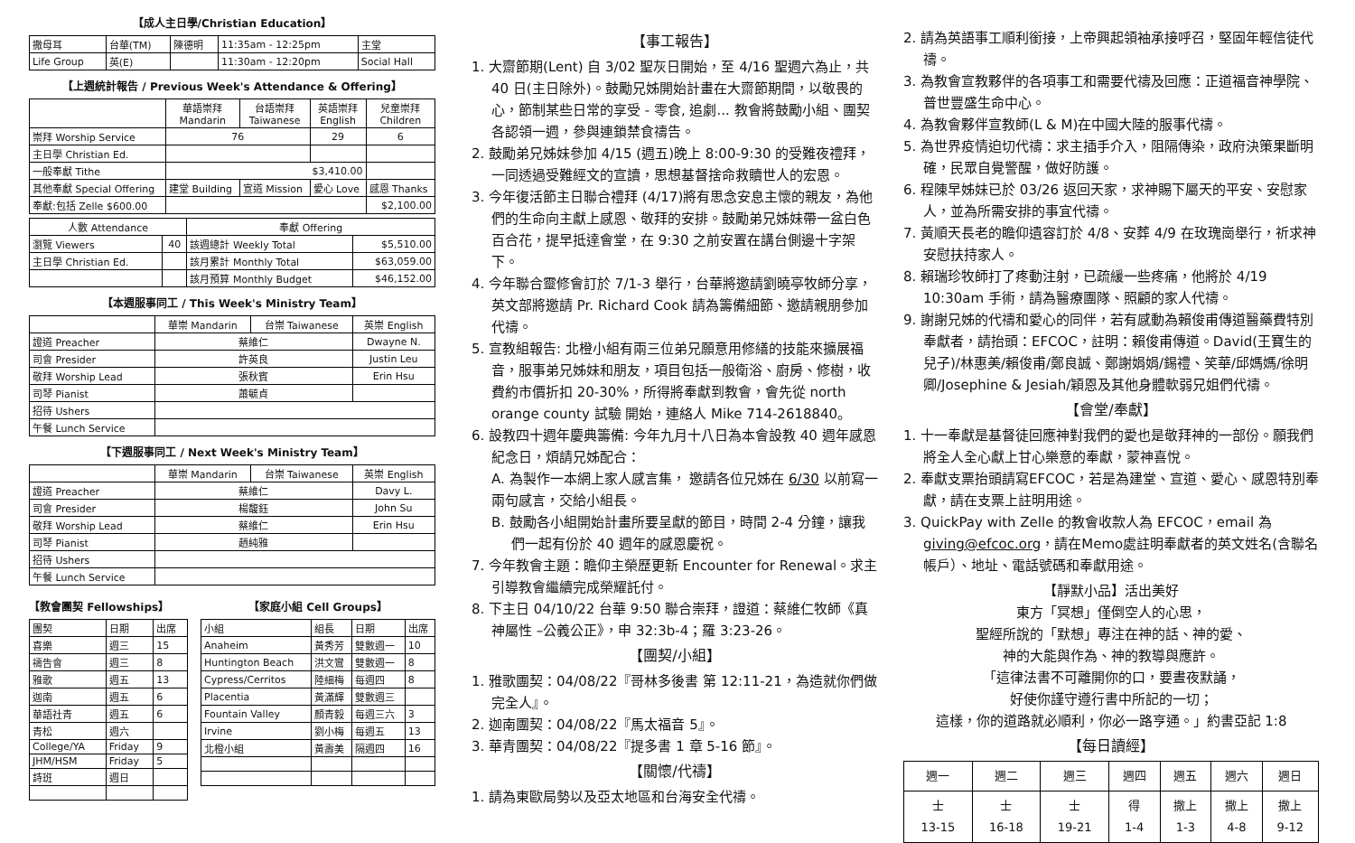【成人主日學/Christian Education】
| 撒母耳 | 台華(TM) | 陳德明 | 11:35am - 12:25pm | 主堂 |
| Life Group | 英(E) | | 11:30am - 12:20pm | Social Hall |
【上週統計報告 / Previous Week's Attendance & Offering】
| | 華語崇拜 Mandarin | 台語崇拜 Taiwanese | 英語崇拜 English | 兒童崇拜 Children |
| --- | --- | --- | --- | --- |
| 崇拜 Worship Service | 76 | | 29 | 6 |
| 主日學 Christian Ed. | | | | |
| 一般奉獻 Tithe | $3,410.00 | | | |
| 其他奉獻 Special Offering | 建堂 Building | 宣道 Mission | 愛心 Love | 感恩 Thanks |
| 奉獻:包括 Zelle $600.00 | | | | $2,100.00 |
| 人數 Attendance | | 奉獻 Offering | |
| --- | --- | --- | --- |
| 瀏覽 Viewers | 40 | 該週總計 Weekly Total | $5,510.00 |
| 主日學 Christian Ed. | | 該月累計 Monthly Total | $63,059.00 |
| | | 該月預算 Monthly Budget | $46,152.00 |
【本週服事同工 / This Week's Ministry Team】
| | 華崇 Mandarin | 台崇 Taiwanese | 英崇 English |
| --- | --- | --- | --- |
| 證道 Preacher | 蔡維仁 | | Dwayne N. |
| 司會 Presider | 許英良 | | Justin Leu |
| 敬拜 Worship Lead | 張秋賓 | | Erin Hsu |
| 司琴 Pianist | 蕭毓貞 | | |
| 招待 Ushers | | | |
| 午餐 Lunch Service | | | |
【下週服事同工 / Next Week's Ministry Team】
| | 華崇 Mandarin | 台崇 Taiwanese | 英崇 English |
| --- | --- | --- | --- |
| 證道 Preacher | 蔡維仁 | | Davy L. |
| 司會 Presider | 楊馥鈺 | | John Su |
| 敬拜 Worship Lead | 蔡維仁 | | Erin Hsu |
| 司琴 Pianist | 趙純雅 | | |
| 招待 Ushers | | | |
| 午餐 Lunch Service | | | |
【教會團契 Fellowships】
| 團契 | 日期 | 出席 |
| 喜樂 | 週三 | 15 |
| 禱告會 | 週三 | 8 |
| 雅歌 | 週五 | 13 |
| 迦南 | 週五 | 6 |
| 華語社青 | 週五 | 6 |
| 青松 | 週六 | |
| College/YA | Friday | 9 |
| JHM/HSM | Friday | 5 |
| 詩班 | 週日 | |
【家庭小組 Cell Groups】
| 小組 | 組長 | 日期 | 出席 |
| Anaheim | 黃秀芳 | 雙數週一 | 10 |
| Huntington Beach | 洪文鸞 | 雙數週一 | 8 |
| Cypress/Cerritos | 陸細梅 | 每週四 | 8 |
| Placentia | 黃滿輝 | 雙數週三 | |
| Fountain Valley | 顏青毅 | 每週三六 | 3 |
| Irvine | 劉小梅 | 每週五 | 13 |
| 北橙小組 | 黃壽美 | 隔週四 | 16 |
【事工報告】
1. 大齋節期(Lent) 自 3/02 聖灰日開始，至 4/16 聖週六為止，共 40 日(主日除外)。鼓勵兄姊開始計畫在大齋節期間，以敬畏的心，節制某些日常的享受 - 零食, 追劇... 教會將鼓勵小組、團契各認領一週，參與連鎖禁食禱告。
2. 鼓勵弟兄姊妹參加 4/15 (週五)晚上 8:00-9:30 的受難夜禮拜， 一同透過受難經文的宣讀，思想基督捨命救贖世人的宏恩。
3. 今年復活節主日聯合禮拜 (4/17)將有思念安息主懷的親友，為他們的生命向主獻上感恩、敬拜的安排。鼓勵弟兄姊妹帶一盆白色百合花，提早抵達會堂，在 9:30 之前安置在講台側邊十字架下。
4. 今年聯合靈修會訂於 7/1-3 舉行，台華將邀請劉曉亭牧師分享，英文部將邀請 Pr. Richard Cook 請為籌備細節、邀請親朋參加代禱。
5. 宣教組報告: 北橙小組有兩三位弟兄願意用修繕的技能來擴展福音，服事弟兄姊妹和朋友，項目包括一般衛浴、廚房、修樹，收費約市價折扣 20-30%，所得將奉獻到教會，會先從 north orange county 試驗 開始，連絡人 Mike 714-2618840。
6. 設教四十週年慶典籌備: 今年九月十八日為本會設教 40 週年感恩紀念日，煩請兄姊配合：
A. 為製作一本網上家人感言集， 邀請各位兄姊在 6/30 以前寫一兩句感言，交給小組長。
B. 鼓勵各小組開始計畫所要呈獻的節目，時間 2-4 分鐘，讓我們一起有份於 40 週年的感恩慶祝。
7. 今年教會主題：瞻仰主榮歷更新 Encounter for Renewal。求主引導教會繼續完成榮耀託付。
8. 下主日 04/10/22 台華 9:50 聯合崇拜，證道：蔡維仁牧師《真神屬性 –公義公正》，申 32:3b-4；羅 3:23-26。
【團契/小組】
1. 雅歌團契：04/08/22『哥林多後書 第 12:11-21，為造就你們做完全人』。
2. 迦南團契：04/08/22『馬太福音 5』。
3. 華青團契：04/08/22『提多書 1 章 5-16 節』。
【關懷/代禱】
1. 請為東歐局勢以及亞太地區和台海安全代禱。
2. 請為英語事工順利銜接，上帝興起領袖承接呼召，堅固年輕信徒代禱。
3. 為教會宣教夥伴的各項事工和需要代禱及回應：正道福音神學院、普世豐盛生命中心。
4. 為教會夥伴宣教師(L & M)在中國大陸的服事代禱。
5. 為世界疫情迫切代禱：求主插手介入，阻隔傳染，政府決策果斷明確，民眾自覺警醒，做好防護。
6. 程陳早姊妹已於 03/26 返回天家，求神賜下屬天的平安、安慰家人，並為所需安排的事宜代禱。
7. 黃順天長老的瞻仰遺容訂於 4/8、安葬 4/9 在玫瑰崗舉行，祈求神安慰扶持家人。
8. 賴瑞珍牧師打了疼動注射，已疏緩一些疼痛，他將於 4/19 10:30am 手術，請為醫療團隊、照顧的家人代禱。
9. 謝謝兄姊的代禱和愛心的同伴，若有感動為賴俊甫傳道醫藥費特別奉獻者，請抬頭：EFCOC，註明：賴俊甫傳道。David(王寶生的兒子)/林惠美/賴俊甫/鄭良誠、鄭謝娟娟/錫禮、笑華/邱媽媽/徐明卿/Josephine & Jesiah/穎恩及其他身體軟弱兄姐們代禱。
【會堂/奉獻】
1. 十一奉獻是基督徒回應神對我們的愛也是敬拜神的一部份。願我們將全人全心獻上甘心樂意的奉獻，蒙神喜悅。
2. 奉獻支票抬頭請寫EFCOC，若是為建堂、宣道、愛心、感恩特別奉獻，請在支票上註明用途。
3. QuickPay with Zelle 的教會收款人為 EFCOC，email 為 giving@efcoc.org，請在Memo處註明奉獻者的英文姓名(含聯名帳戶）、地址、電話號碼和奉獻用途。
【靜默小品】活出美好
東方「冥想」僅倒空人的心思，
聖經所說的「默想」專注在神的話、神的愛、
神的大能與作為、神的教導與應許。
「這律法書不可離開你的口，要晝夜默誦，
好使你謹守遵行書中所記的一切；
這樣，你的道路就必順利，你必一路亨通。」約書亞記 1:8
【每日讀經】
| 週一 | 週二 | 週三 | 週四 | 週五 | 週六 | 週日 |
| 士 13-15 | 士 16-18 | 士 19-21 | 得 1-4 | 撒上 1-3 | 撒上 4-8 | 撒上 9-12 |